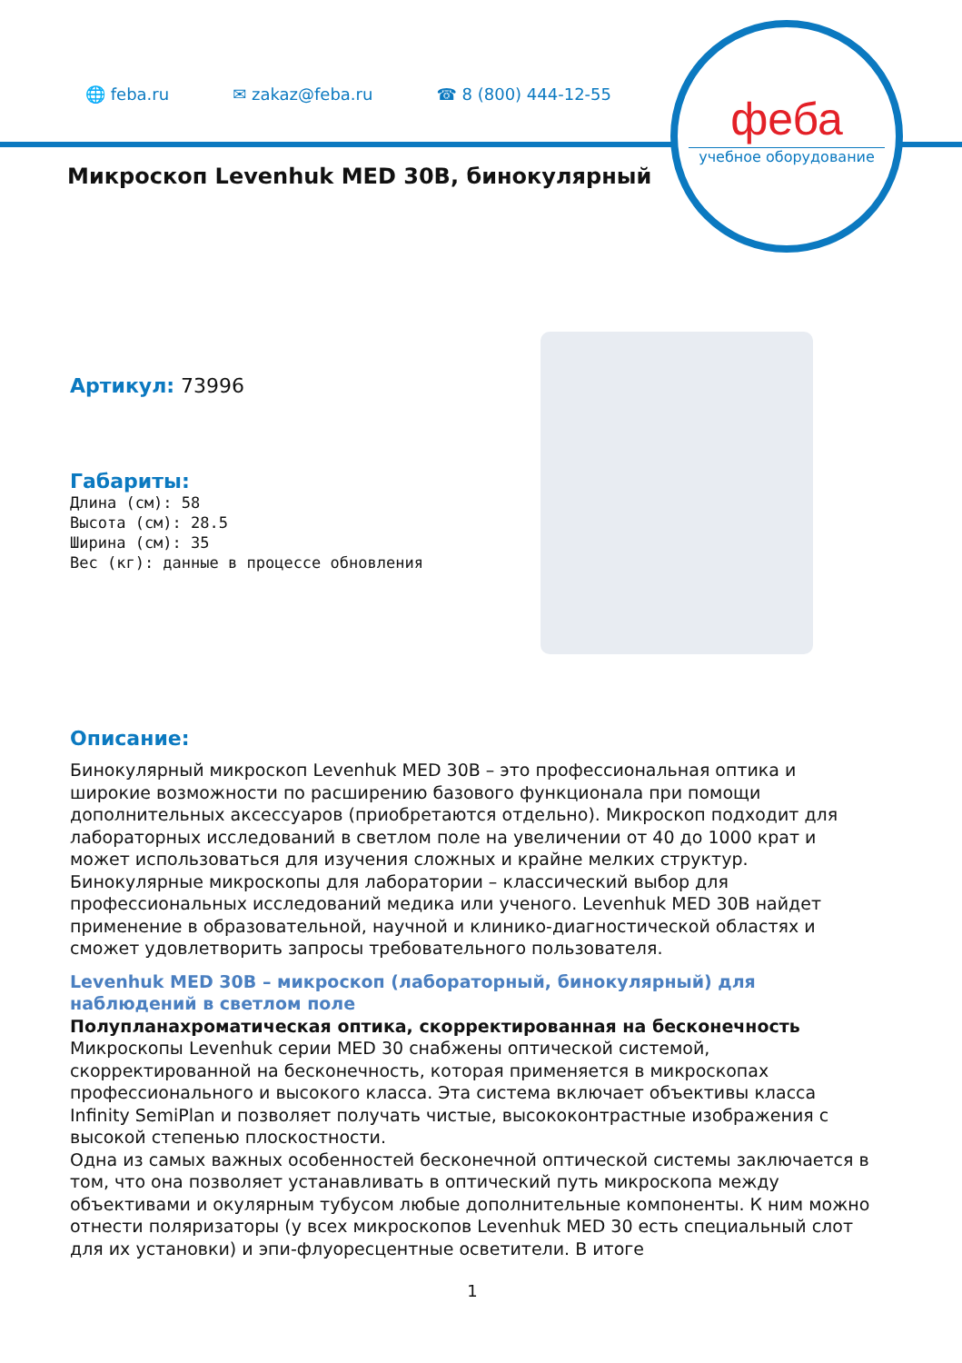🌐 feba.ru ✉ zakaz@feba.ru ☎ 8 (800) 444-12-55
феба
учебное оборудование
Микроскоп Levenhuk MED 30B, бинокулярный
Артикул: 73996
Габариты:
Длина (см): 58
Высота (см): 28.5
Ширина (см): 35
Вес (кг): данные в процессе обновления
Описание:
Бинокулярный микроскоп Levenhuk MED 30B – это профессиональная оптика и широкие возможности по расширению базового функционала при помощи дополнительных аксессуаров (приобретаются отдельно). Микроскоп подходит для лабораторных исследований в светлом поле на увеличении от 40 до 1000 крат и может использоваться для изучения сложных и крайне мелких структур. Бинокулярные микроскопы для лаборатории – классический выбор для профессиональных исследований медика или ученого. Levenhuk MED 30B найдет применение в образовательной, научной и клинико-диагностической областях и сможет удовлетворить запросы требовательного пользователя.
Levenhuk MED 30B – микроскоп (лабораторный, бинокулярный) для наблюдений в светлом поле
Полупланахроматическая оптика, скорректированная на бесконечность
Микроскопы Levenhuk серии MED 30 снабжены оптической системой, скорректированной на бесконечность, которая применяется в микроскопах профессионального и высокого класса. Эта система включает объективы класса Infinity SemiPlan и позволяет получать чистые, высококонтрастные изображения с высокой степенью плоскостности.
Одна из самых важных особенностей бесконечной оптической системы заключается в том, что она позволяет устанавливать в оптический путь микроскопа между объективами и окулярным тубусом любые дополнительные компоненты. К ним можно отнести поляризаторы (у всех микроскопов Levenhuk MED 30 есть специальный слот для их установки) и эпи-флуоресцентные осветители. В итоге
1